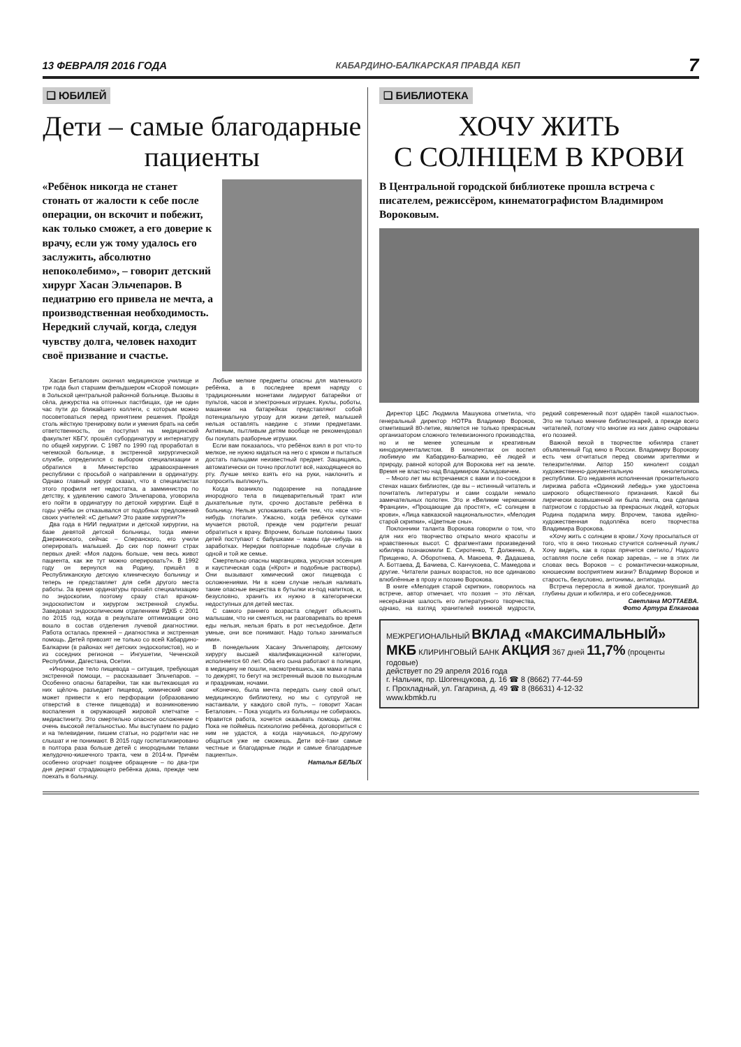13 ФЕВРАЛЯ 2016 ГОДА КАБАРДИНО-БАЛКАРСКАЯ ПРАВДА КБП 7
❑ ЮБИЛЕЙ
Дети – самые благодарные пациенты
«Ребёнок никогда не станет стонать от жалости к себе после операции, он вскочит и побежит, как только сможет, а его доверие к врачу, если уж тому удалось его заслужить, абсолютно непоколебимо», – говорит детский хирург Хасан Эльчепаров. В педиатрию его привела не мечта, а производственная необходимость. Нередкий случай, когда, следуя чувству долга, человек находит своё призвание и счастье.
Хасан Беталович окончил медицинское училище и три года был старшим фельдшером «Скорой помощи» в Зольской центральной районной больнице. Вызовы в сёла, дежурства на отгонных пастбищах, где не один час пути до ближайшего коллеги, с которым можно посоветоваться перед принятием решения. Пройдя столь жёсткую тренировку воли и умения брать на себя ответственность, он поступил на медицинский факультет КБГУ, прошёл субординатуру и интернатуру по общей хирургии. С 1987 по 1990 год проработал в чегемской больнице, в экстренной хирургической службе, определился с выбором специализации и обратился в Министерство здравоохранения республики с просьбой о направлении в ординатуру. Однако главный хирург сказал, что в специалистах этого профиля нет недостатка, а замминистра по детству, к удивлению самого Эльчепарова, уговорила его пойти в ординатуру по детской хирургии. Ещё в годы учёбы он отказывался от подобных предложений своих учителей: «С детьми? Это разве хирургия?!»
Два года в НИИ педиатрии и детской хирургии, на базе девятой детской больницы, тогда имени Дзержинского, сейчас – Сперанского, его учили оперировать малышей. До сих пор помнит страх первых дней: «Моя ладонь больше, чем весь живот пациента, как же тут можно оперировать?». В 1992 году он вернулся на Родину, пришёл в Республиканскую детскую клиническую больницу и теперь не представляет для себя другого места работы. За время ординатуры прошёл специализацию по эндоскопии, поэтому сразу стал врачом-эндоскопистом и хирургом экстренной службы. Заведовал эндоскопическим отделением РДКБ с 2001 по 2015 год, когда в результате оптимизации оно вошло в состав отделения лучевой диагностики. Работа осталась прежней – диагностика и экстренная помощь. Детей привозят не только со всей Кабардино-Балкарии (в районах нет детских эндоскопистов), но и из соседних регионов – Ингушетии, Чеченской Республики, Дагестана, Осетии.
«Инородное тело пищевода – ситуация, требующая экстренной помощи, – рассказывает Эльчепаров. – Особенно опасны батарейки, так как вытекающая из них щёлочь разъедает пищевод, химический ожог может привести к его перфорации (образованию отверстий в стенке пищевода) и возникновению воспаления в окружающей жировой клетчатке – медиастиниту. Это смертельно опасное осложнение с очень высокой летальностью. Мы выступаем по радио и на телевидении, пишем статьи, но родители нас не слышат и не понимают. В 2015 году госпитализировано в полтора раза больше детей с инородными телами желудочно-кишечного тракта, чем в 2014-м. Причём особенно огорчает позднее обращение – по два-три дня держат страдающего ребёнка дома, прежде чем поехать в больницу.
Любые мелкие предметы опасны для маленького ребёнка, а в последнее время наряду с традиционными монетами лидируют батарейки от пультов, часов и электронных игрушек. Куклы, роботы, машинки на батарейках представляют собой потенциальную угрозу для жизни детей, малышей нельзя оставлять наедине с этими предметами. Активным, пытливым детям вообще не рекомендовал бы покупать разборные игрушки.
Если вам показалось, что ребёнок взял в рот что-то мелкое, не нужно кидаться на него с криком и пытаться достать пальцами неизвестный предмет. Защищаясь, автоматически он точно проглотит всё, находящееся во рту. Лучше мягко взять его на руки, наклонить и попросить выплюнуть.
Когда возникло подозрение на попадание инородного тела в пищеварительный тракт или дыхательные пути, срочно доставьте ребёнка в больницу. Нельзя успокаивать себя тем, что «все что-нибудь глотали». Ужасно, когда ребёнок сутками мучается рвотой, прежде чем родители решат обратиться к врачу. Впрочем, больше половины таких детей поступают с бабушками – мамы где-нибудь на заработках. Нередки повторные подобные случаи в одной и той же семье.
Смертельно опасны марганцовка, уксусная эссенция и каустическая сода («Крот» и подобные растворы). Они вызывают химический ожог пищевода с осложнениями. Ни в коем случае нельзя наливать такие опасные вещества в бутылки из-под напитков, и, безусловно, хранить их нужно в категорически недоступных для детей местах.
С самого раннего возраста следует объяснять малышам, что ни смеяться, ни разговаривать во время еды нельзя, нельзя брать в рот несъедобное. Дети умные, они все понимают. Надо только заниматься ими».
В понедельник Хасану Эльчепарову, детскому хирургу высшей квалификационной категории, исполняется 60 лет. Оба его сына работают в полиции, в медицину не пошли, насмотревшись, как мама и папа то дежурят, то бегут на экстренный вызов по выходным и праздникам, ночами.
«Конечно, была мечта передать сыну свой опыт, медицинскую библиотеку, но мы с супругой не настаивали, у каждого свой путь, – говорит Хасан Беталович. – Пока уходить из больницы не собираюсь. Нравится работа, хочется оказывать помощь детям. Пока не поймёшь психологию ребёнка, договориться с ним не удастся, а когда научишься, по-другому общаться уже не сможешь. Дети всё-таки самые честные и благодарные люди и самые благодарные пациенты».
Наталья БЕЛЫХ
❑ БИБЛИОТЕКА
ХОЧУ ЖИТЬ
С СОЛНЦЕМ В КРОВИ
В Центральной городской библиотеке прошла встреча с писателем, режиссёром, кинематографистом Владимиром Вороковым.
Директор ЦБС Людмила Машукова отметила, что генеральный директор НОТРа Владимир Вороков, отметивший 80-летие, является не только прекрасным организатором сложного телевизионного производства, но и не менее успешным и креативным кинодокументалистом. В кинолентах он воспел любимую им Кабардино-Балкарию, её людей и природу, равной которой для Ворокова нет на земле. Время не властно над Владимиром Халидовичем.
– Много лет мы встречаемся с вами и по-соседски в стенах наших библиотек, где вы – истинный читатель и почитатель литературы и сами создали немало замечательных полотен. Это и «Великие черкешенки Франции», «Прощающие да простят», «С солнцем в крови», «Лица кавказской национальности», «Мелодия старой скрипки», «Цветные сны».
Поклонники таланта Ворокова говорили о том, что для них его творчество открыло много красоты и нравственных высот. С фрагментами произведений юбиляра познакомили Е. Сиротенко, Т. Долженко, А. Прищенко, А. Оборотнева, А. Макоева, Ф. Дадашева, А. Боттаева, Д. Бачиева, С. Канчукоева, С. Мамедова и другие. Читатели разных возрастов, но все одинаково влюблённые в прозу и поэзию Ворокова.
В книге «Мелодия старой скрипки», говорилось на встрече, автор отмечает, что поэзия – это лёгкая, несерьёзная шалость его литературного творчества, однако, на взгляд хранителей книжной мудрости, редкий современный поэт одарён такой «шалостью». Это не только мнение библиотекарей, а прежде всего читателей, потому что многие из них давно очарованы его поэзией.
Важной вехой в творчестве юбиляра станет объявленный Год кино в России. Владимиру Ворокову есть чем отчитаться перед своими зрителями и телезрителями. Автор 150 кинолент создал художественно-документальную кинолетопись республики. Его недавняя исполненная пронзительного лиризма работа «Одинокий лебедь» уже удостоена широкого общественного признания. Какой бы лирически возвышенной ни была лента, она сделана патриотом с гордостью за прекрасных людей, которых Родина подарила миру. Впрочем, такова идейно-художественная подоплёка всего творчества Владимира Ворокова.
«Хочу жить с солнцем в крови./ Хочу просыпаться от того, что в окно тихонько стучится солнечный лучик./ Хочу видеть, как в горах прячется светило,/ Надолго оставляя после себя пожар зарева», – не в этих ли словах весь Вороков – с романтически-мажорным, юношеским восприятием жизни? Владимир Вороков и старость, безусловно, антонимы, антиподы.
Встреча переросла в живой диалог, тронувший до глубины души и юбиляра, и его собеседников.
Светлана МОТТАЕВА.
Фото Артура Елканова
МЕЖРЕГИОНАЛЬНЫЙ ВКЛАД «МАКСИМАЛЬНЫЙ»
МКБ КЛИРИНГОВЫЙ БАНК АКЦИЯ 367 дней 11,7% (проценты годовые)
действует по 29 апреля 2016 года
г. Нальчик, пр. Шогенцукова, д. 16 ☎ 8 (8662) 77-44-59
г. Прохладный, ул. Гагарина, д. 49 ☎ 8 (86631) 4-12-32
www.kbmkb.ru